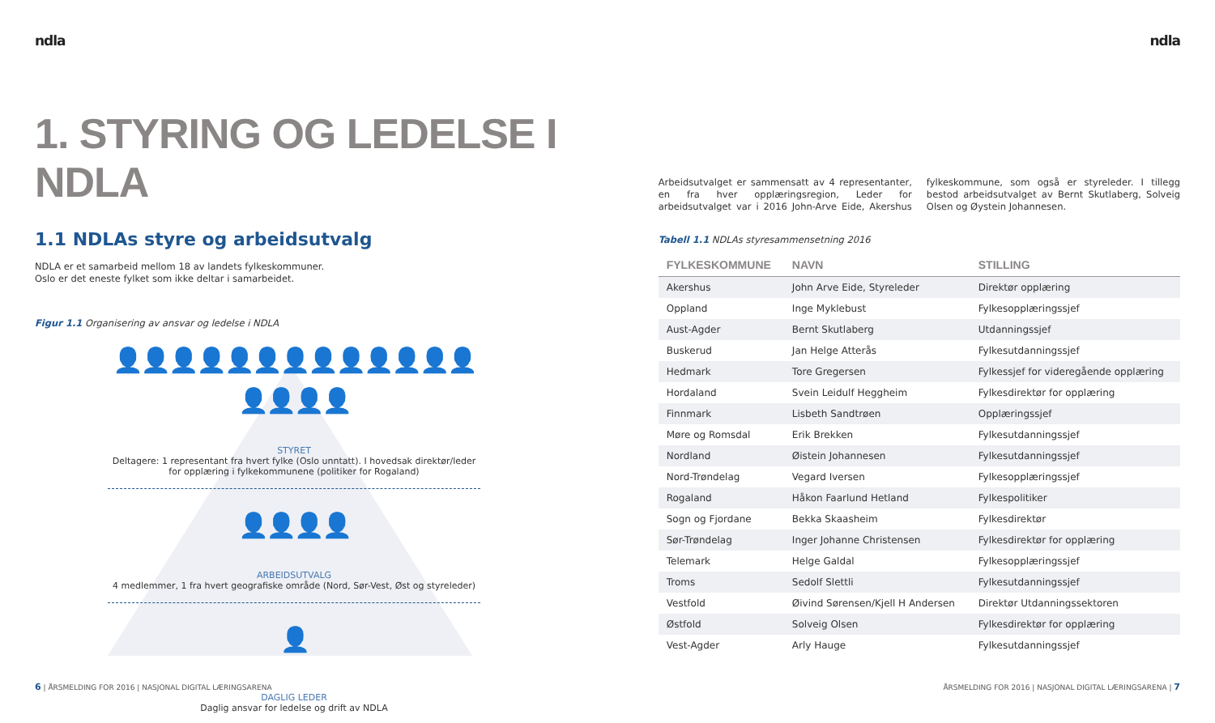ndla ndla
1. STYRING OG LEDELSE I NDLA
1.1 NDLAs styre og arbeidsutvalg
NDLA er et samarbeid mellom 18 av landets fylkeskommuner.
Oslo er det eneste fylket som ikke deltar i samarbeidet.
Figur 1.1 Organisering av ansvar og ledelse i NDLA
👤👤👤👤👤👤👤👤👤👤👤👤👤👤👤👤👤
STYRET
Deltagere: 1 representant fra hvert fylke (Oslo unntatt). I hovedsak direktør/leder
for opplæring i fylkekommunene (politiker for Rogaland)
👤👤👤👤
ARBEIDSUTVALG
4 medlemmer, 1 fra hvert geografiske område (Nord, Sør-Vest, Øst og styreleder)
👤
DAGLIG LEDER
Daglig ansvar for ledelse og drift av NDLA
Arbeidsutvalget er sammensatt av 4 representanter, en fra hver opplæringsregion, Leder for arbeidsutvalget var i 2016 John-Arve Eide, Akershus fylkeskommune, som også er styreleder. I tillegg bestod arbeidsutvalget av Bernt Skutlaberg, Solveig Olsen og Øystein Johannesen.
Tabell 1.1 NDLAs styresammensetning 2016
| FYLKESKOMMUNE | NAVN | STILLING |
| --- | --- | --- |
| Akershus | John Arve Eide, Styreleder | Direktør opplæring |
| Oppland | Inge Myklebust | Fylkesopplæringssjef |
| Aust-Agder | Bernt Skutlaberg | Utdanningssjef |
| Buskerud | Jan Helge Atterås | Fylkesutdanningssjef |
| Hedmark | Tore Gregersen | Fylkessjef for videregående opplæring |
| Hordaland | Svein Leidulf Heggheim | Fylkesdirektør for opplæring |
| Finnmark | Lisbeth Sandtrøen | Opplæringssjef |
| Møre og Romsdal | Erik Brekken | Fylkesutdanningssjef |
| Nordland | Øistein Johannesen | Fylkesutdanningssjef |
| Nord-Trøndelag | Vegard Iversen | Fylkesopplæringssjef |
| Rogaland | Håkon Faarlund Hetland | Fylkespolitiker |
| Sogn og Fjordane | Bekka Skaasheim | Fylkesdirektør |
| Sør-Trøndelag | Inger Johanne Christensen | Fylkesdirektør for opplæring |
| Telemark | Helge Galdal | Fylkesopplæringssjef |
| Troms | Sedolf Slettli | Fylkesutdanningssjef |
| Vestfold | Øivind Sørensen/Kjell H Andersen | Direktør Utdanningssektoren |
| Østfold | Solveig Olsen | Fylkesdirektør for opplæring |
| Vest-Agder | Arly Hauge | Fylkesutdanningssjef |
6 | ÅRSMELDING FOR 2016 | NASJONAL DIGITAL LÆRINGSARENA
ÅRSMELDING FOR 2016 | NASJONAL DIGITAL LÆRINGSARENA | 7